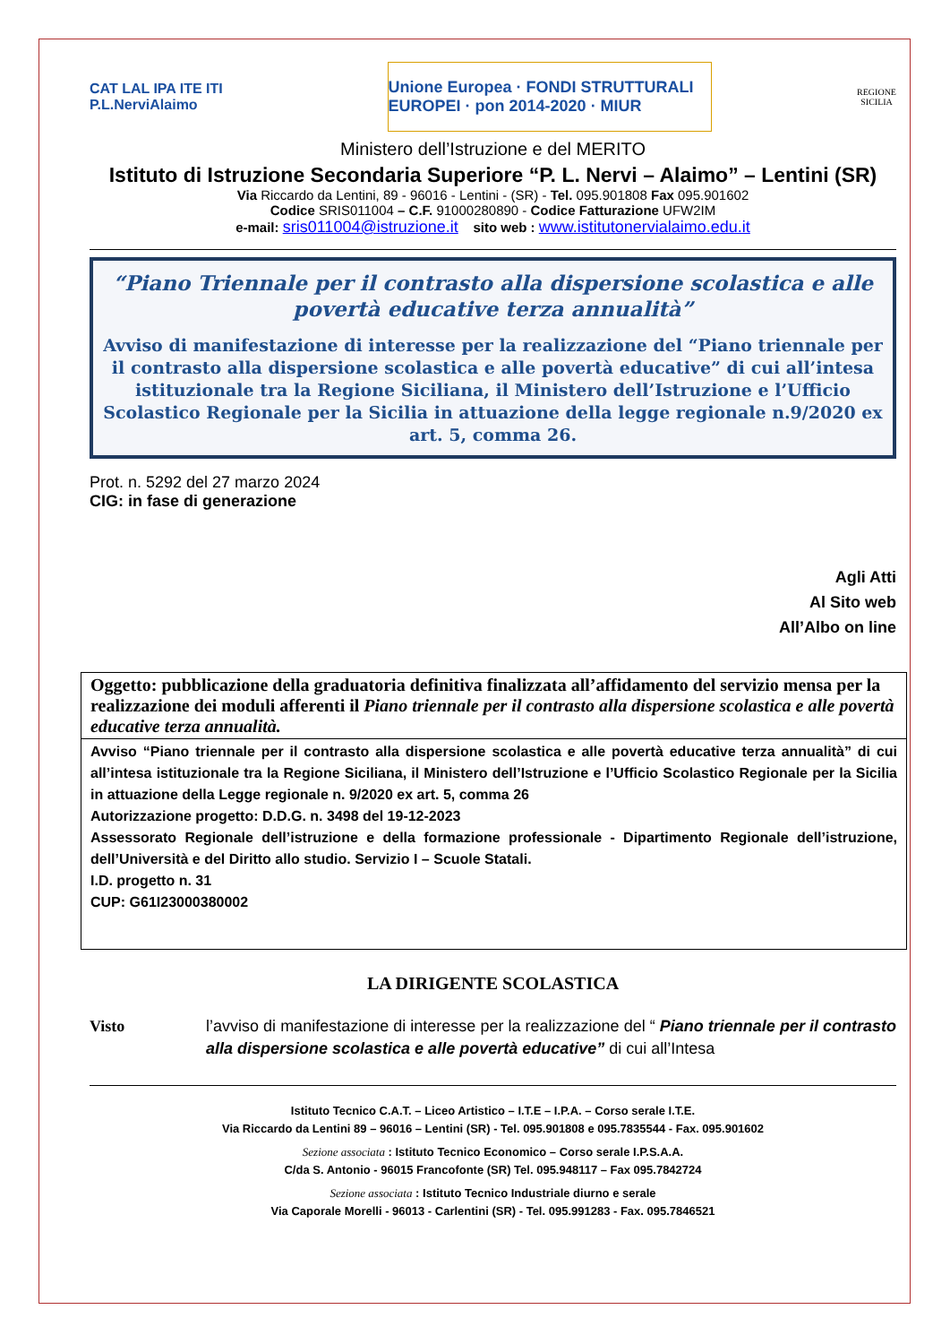CAT LAL IPA ITE ITI
P.L.NerviAlaimo
Unione Europea · FONDI STRUTTURALI EUROPEI · pon 2014-2020 · MIUR
REGIONE
SICILIA
Ministero dell’Istruzione e del MERITO
Istituto di Istruzione Secondaria Superiore “P. L. Nervi – Alaimo” – Lentini (SR)
Via Riccardo da Lentini, 89 - 96016 - Lentini - (SR) - Tel. 095.901808 Fax 095.901602
Codice SRIS011004 – C.F. 91000280890 - Codice Fatturazione UFW2IM
e-mail: sris011004@istruzione.it sito web : www.istitutonervialaimo.edu.it
“Piano Triennale per il contrasto alla dispersione scolastica e alle povertà educative terza annualità”
Avviso di manifestazione di interesse per la realizzazione del “Piano triennale per il contrasto alla dispersione scolastica e alle povertà educative” di cui all’intesa istituzionale tra la Regione Siciliana, il Ministero dell’Istruzione e l’Ufficio Scolastico Regionale per la Sicilia in attuazione della legge regionale n.9/2020 ex art. 5, comma 26.
Prot. n. 5292 del 27 marzo 2024
CIG: in fase di generazione
Agli Atti
Al Sito web
All’Albo on line
Oggetto: pubblicazione della graduatoria definitiva finalizzata all’affidamento del servizio mensa per la realizzazione dei moduli afferenti il Piano triennale per il contrasto alla dispersione scolastica e alle povertà educative terza annualità.
Avviso “Piano triennale per il contrasto alla dispersione scolastica e alle povertà educative terza annualità” di cui all’intesa istituzionale tra la Regione Siciliana, il Ministero dell’Istruzione e l’Ufficio Scolastico Regionale per la Sicilia in attuazione della Legge regionale n. 9/2020 ex art. 5, comma 26
Autorizzazione progetto: D.D.G. n. 3498 del 19-12-2023
Assessorato Regionale dell’istruzione e della formazione professionale - Dipartimento Regionale dell’istruzione, dell’Università e del Diritto allo studio. Servizio I – Scuole Statali.
I.D. progetto n. 31
CUP: G61I23000380002
LA DIRIGENTE SCOLASTICA
Visto l’avviso di manifestazione di interesse per la realizzazione del “ Piano triennale per il contrasto alla dispersione scolastica e alle povertà educative” di cui all’Intesa
Istituto Tecnico C.A.T. – Liceo Artistico – I.T.E – I.P.A. – Corso serale I.T.E.
Via Riccardo da Lentini 89 – 96016 – Lentini (SR) - Tel. 095.901808 e 095.7835544 - Fax. 095.901602
Sezione associata : Istituto Tecnico Economico – Corso serale I.P.S.A.A.
C/da S. Antonio - 96015 Francofonte (SR) Tel. 095.948117 – Fax 095.7842724
Sezione associata : Istituto Tecnico Industriale diurno e serale
Via Caporale Morelli - 96013 - Carlentini (SR) - Tel. 095.991283 - Fax. 095.7846521